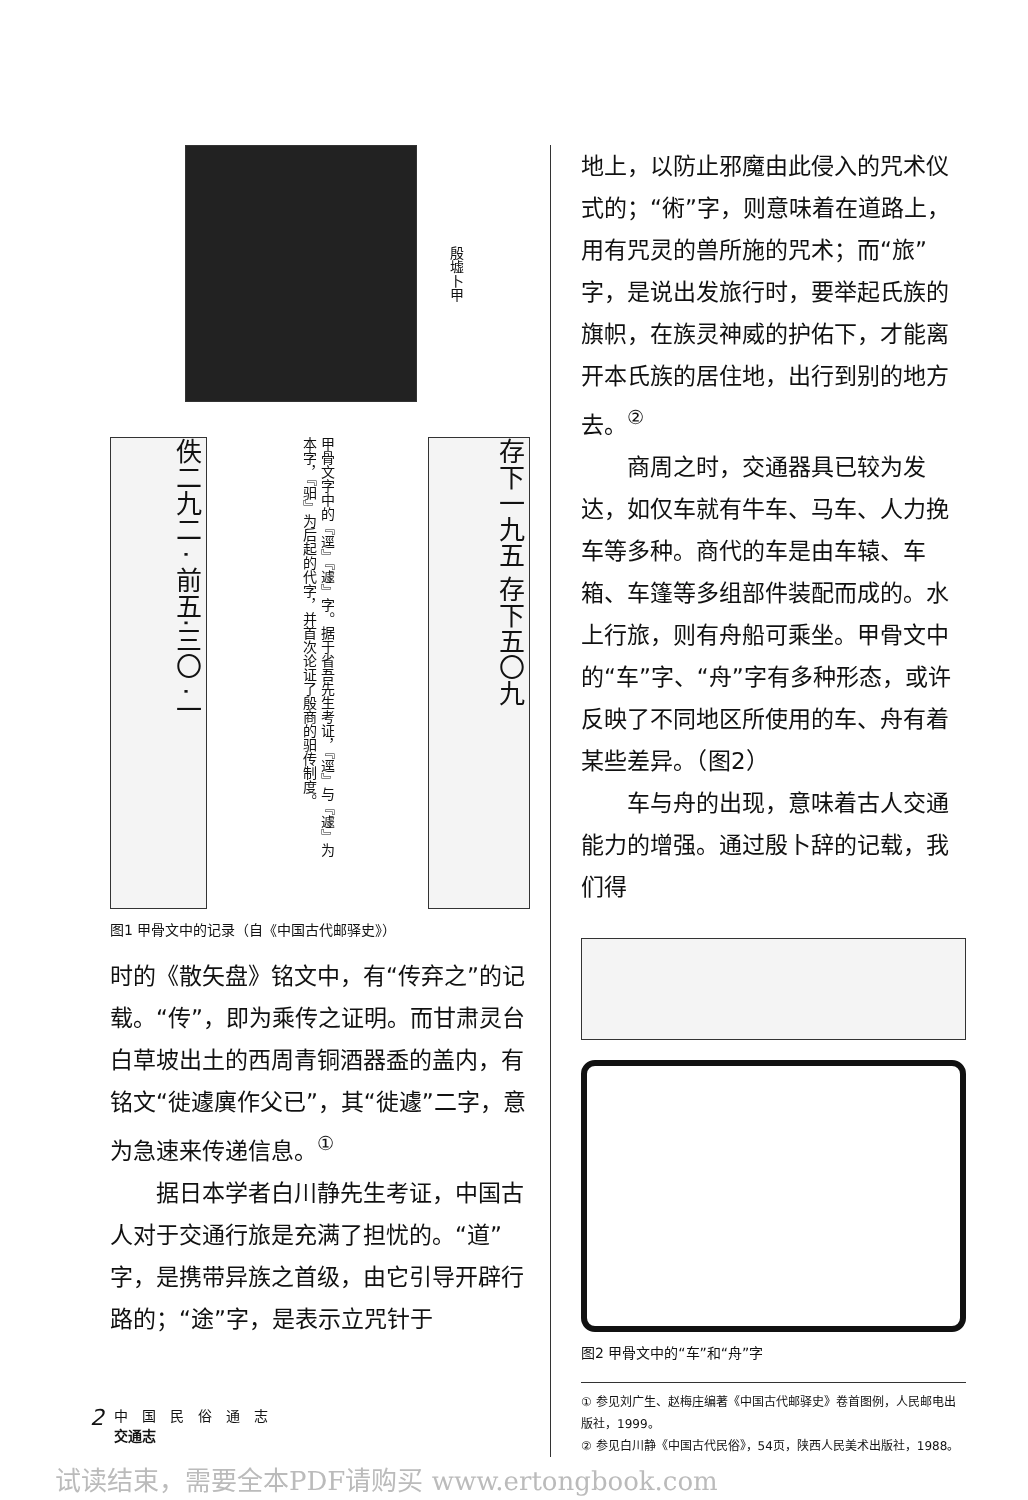殷墟卜甲
佚二九二 · 前五·三〇 ·一
甲骨文字中的『逕』『遽』字。据于省吾先生考证，『逕』与『遽』为本字，『驲』为后起的代字，并首次论证了殷商的驲传制度。
存下一九五 存下五〇九
图1 甲骨文中的记录（自《中国古代邮驿史》）
时的《散矢盘》铭文中，有“传弃之”的记载。“传”，即为乘传之证明。而甘肃灵台白草坡出土的西周青铜酒器盉的盖内，有铭文“徙遽廙作父已”，其“徙遽”二字，意为急速来传递信息。<sup>①</sup>
据日本学者白川静先生考证，中国古人对于交通行旅是充满了担忧的。“道”字，是携带异族之首级，由它引导开辟行路的；“途”字，是表示立咒针于
地上，以防止邪魔由此侵入的咒术仪式的；“術”字，则意味着在道路上，用有咒灵的兽所施的咒术；而“旅”字，是说出发旅行时，要举起氏族的旗帜，在族灵神威的护佑下，才能离开本氏族的居住地，出行到别的地方去。<sup>②</sup>
商周之时，交通器具已较为发达，如仅车就有牛车、马车、人力挽车等多种。商代的车是由车辕、车箱、车篷等多组部件装配而成的。水上行旅，则有舟船可乘坐。甲骨文中的“车”字、“舟”字有多种形态，或许反映了不同地区所使用的车、舟有着某些差异。（图2）
车与舟的出现，意味着古人交通能力的增强。通过殷卜辞的记载，我们得
图2 甲骨文中的“车”和“舟”字
① 参见刘广生、赵梅庄编著《中国古代邮驿史》卷首图例，人民邮电出版社，1999。
② 参见白川静《中国古代民俗》，54页，陕西人民美术出版社，1988。
2 中　国　民　俗　通　志
交通志
试读结束，需要全本PDF请购买 www.ertongbook.com